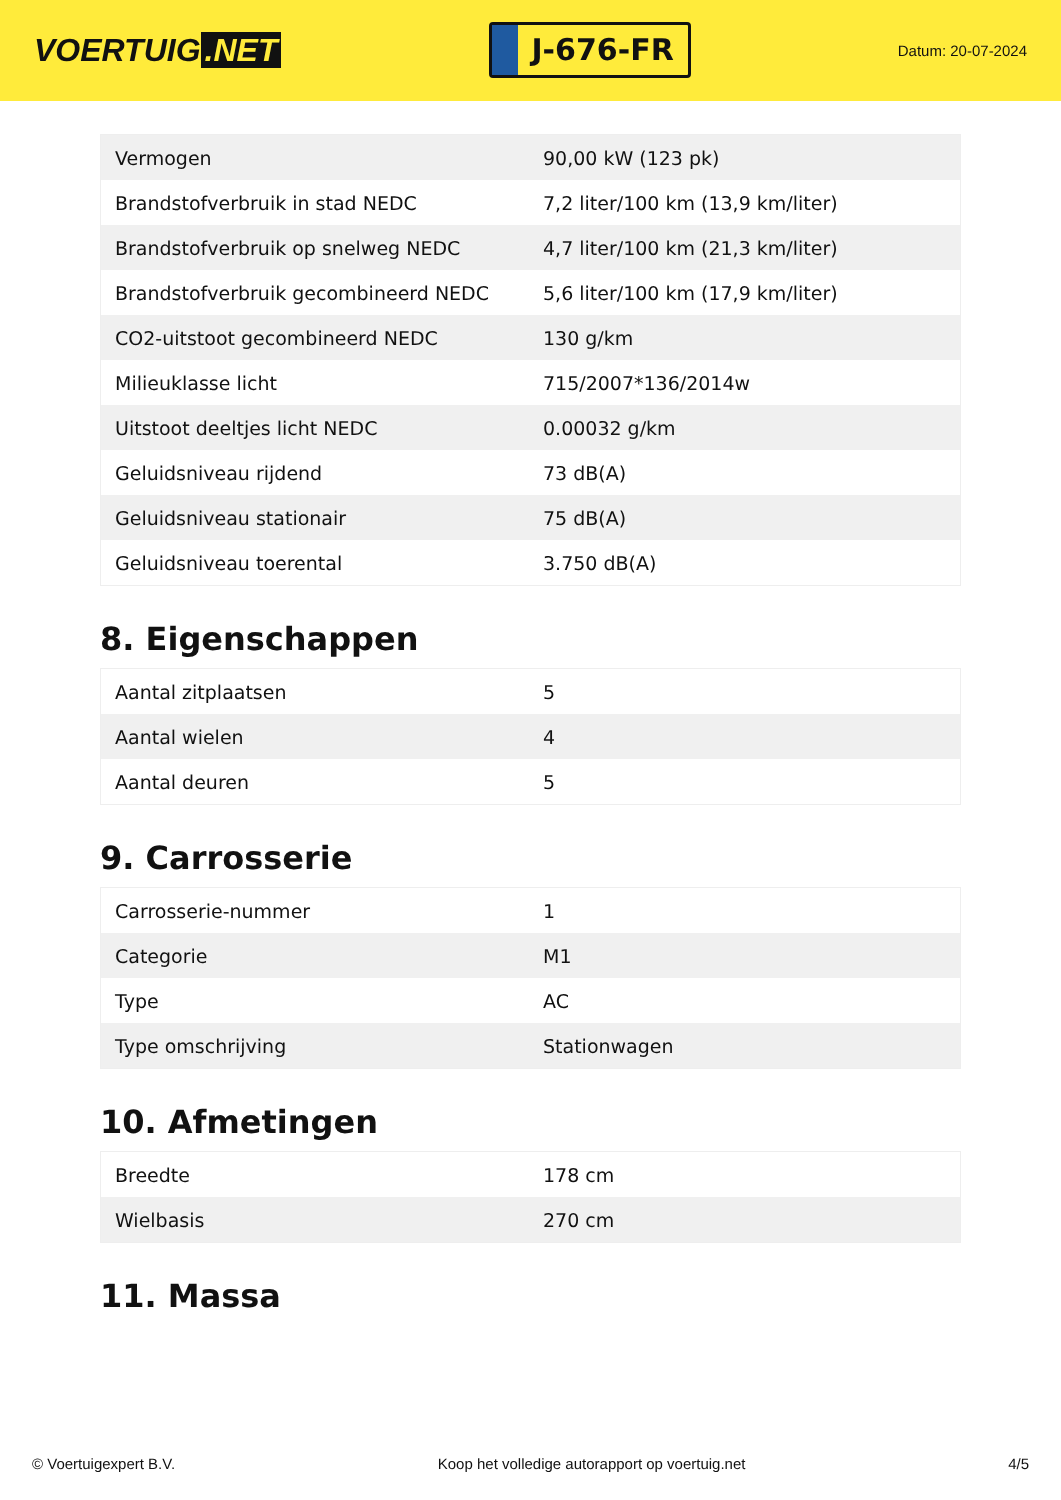VOERTUIG.NET
J-676-FR
Datum: 20-07-2024
| Vermogen | 90,00 kW (123 pk) |
| Brandstofverbruik in stad NEDC | 7,2 liter/100 km (13,9 km/liter) |
| Brandstofverbruik op snelweg NEDC | 4,7 liter/100 km (21,3 km/liter) |
| Brandstofverbruik gecombineerd NEDC | 5,6 liter/100 km (17,9 km/liter) |
| CO2-uitstoot gecombineerd NEDC | 130 g/km |
| Milieuklasse licht | 715/2007*136/2014w |
| Uitstoot deeltjes licht NEDC | 0.00032 g/km |
| Geluidsniveau rijdend | 73 dB(A) |
| Geluidsniveau stationair | 75 dB(A) |
| Geluidsniveau toerental | 3.750 dB(A) |
8. Eigenschappen
| Aantal zitplaatsen | 5 |
| Aantal wielen | 4 |
| Aantal deuren | 5 |
9. Carrosserie
| Carrosserie-nummer | 1 |
| Categorie | M1 |
| Type | AC |
| Type omschrijving | Stationwagen |
10. Afmetingen
| Breedte | 178 cm |
| Wielbasis | 270 cm |
11. Massa
© Voertuigexpert B.V. Koop het volledige autorapport op voertuig.net 4/5